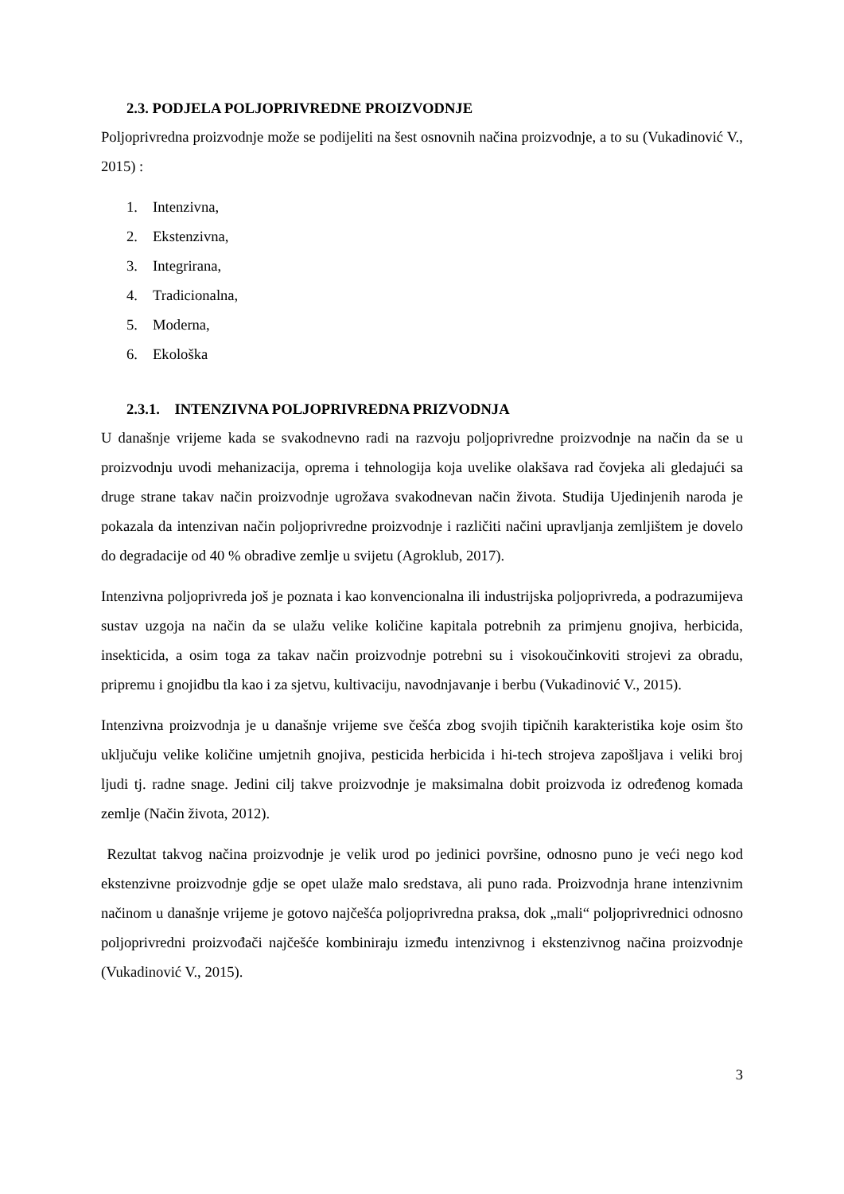2.3. PODJELA POLJOPRIVREDNE PROIZVODNJE
Poljoprivredna proizvodnje može se podijeliti na šest osnovnih načina proizvodnje, a to su (Vukadinović V., 2015) :
1. Intenzivna,
2. Ekstenzivna,
3. Integrirana,
4. Tradicionalna,
5. Moderna,
6. Ekološka
2.3.1. INTENZIVNA POLJOPRIVREDNA PRIZVODNJA
U današnje vrijeme kada se svakodnevno radi na razvoju poljoprivredne proizvodnje na način da se u proizvodnju uvodi mehanizacija, oprema i tehnologija koja uvelike olakšava rad čovjeka ali gledajući sa druge strane takav način proizvodnje ugrožava svakodnevan način života. Studija Ujedinjenih naroda je pokazala da intenzivan način poljoprivredne proizvodnje i različiti načini upravljanja zemljištem je dovelo do degradacije od 40 % obradive zemlje u svijetu (Agroklub, 2017).
Intenzivna poljoprivreda još je poznata i kao konvencionalna ili industrijska poljoprivreda, a podrazumijeva sustav uzgoja na način da se ulažu velike količine kapitala potrebnih za primjenu gnojiva, herbicida, insekticida, a osim toga za takav način proizvodnje potrebni su i visokoučinkoviti strojevi za obradu, pripremu i gnojidbu tla kao i za sjetvu, kultivaciju, navodnjavanje i berbu (Vukadinović V., 2015).
Intenzivna proizvodnja je u današnje vrijeme sve češća zbog svojih tipičnih karakteristika koje osim što uključuju velike količine umjetnih gnojiva, pesticida herbicida i hi-tech strojeva zapošljava i veliki broj ljudi tj. radne snage. Jedini cilj takve proizvodnje je maksimalna dobit proizvoda iz određenog komada zemlje (Način života, 2012).
Rezultat takvog načina proizvodnje je velik urod po jedinici površine, odnosno puno je veći nego kod ekstenzivne proizvodnje gdje se opet ulaže malo sredstava, ali puno rada. Proizvodnja hrane intenzivnim načinom u današnje vrijeme je gotovo najčešća poljoprivredna praksa, dok „mali“ poljoprivrednici odnosno poljoprivredni proizvođači najčešće kombiniraju između intenzivnog i ekstenzivnog načina proizvodnje (Vukadinović V., 2015).
3